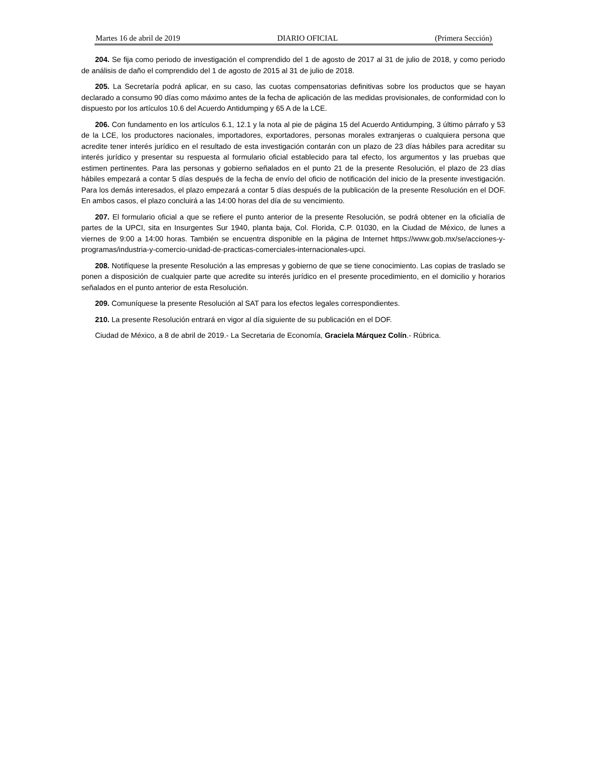Martes 16 de abril de 2019 DIARIO OFICIAL (Primera Sección)
204. Se fija como periodo de investigación el comprendido del 1 de agosto de 2017 al 31 de julio de 2018, y como periodo de análisis de daño el comprendido del 1 de agosto de 2015 al 31 de julio de 2018.
205. La Secretaría podrá aplicar, en su caso, las cuotas compensatorias definitivas sobre los productos que se hayan declarado a consumo 90 días como máximo antes de la fecha de aplicación de las medidas provisionales, de conformidad con lo dispuesto por los artículos 10.6 del Acuerdo Antidumping y 65 A de la LCE.
206. Con fundamento en los artículos 6.1, 12.1 y la nota al pie de página 15 del Acuerdo Antidumping, 3 último párrafo y 53 de la LCE, los productores nacionales, importadores, exportadores, personas morales extranjeras o cualquiera persona que acredite tener interés jurídico en el resultado de esta investigación contarán con un plazo de 23 días hábiles para acreditar su interés jurídico y presentar su respuesta al formulario oficial establecido para tal efecto, los argumentos y las pruebas que estimen pertinentes. Para las personas y gobierno señalados en el punto 21 de la presente Resolución, el plazo de 23 días hábiles empezará a contar 5 días después de la fecha de envío del oficio de notificación del inicio de la presente investigación. Para los demás interesados, el plazo empezará a contar 5 días después de la publicación de la presente Resolución en el DOF. En ambos casos, el plazo concluirá a las 14:00 horas del día de su vencimiento.
207. El formulario oficial a que se refiere el punto anterior de la presente Resolución, se podrá obtener en la oficialía de partes de la UPCI, sita en Insurgentes Sur 1940, planta baja, Col. Florida, C.P. 01030, en la Ciudad de México, de lunes a viernes de 9:00 a 14:00 horas. También se encuentra disponible en la página de Internet https://www.gob.mx/se/acciones-y-programas/industria-y-comercio-unidad-de-practicas-comerciales-internacionales-upci.
208. Notifíquese la presente Resolución a las empresas y gobierno de que se tiene conocimiento. Las copias de traslado se ponen a disposición de cualquier parte que acredite su interés jurídico en el presente procedimiento, en el domicilio y horarios señalados en el punto anterior de esta Resolución.
209. Comuníquese la presente Resolución al SAT para los efectos legales correspondientes.
210. La presente Resolución entrará en vigor al día siguiente de su publicación en el DOF.
Ciudad de México, a 8 de abril de 2019.- La Secretaria de Economía, Graciela Márquez Colín.- Rúbrica.